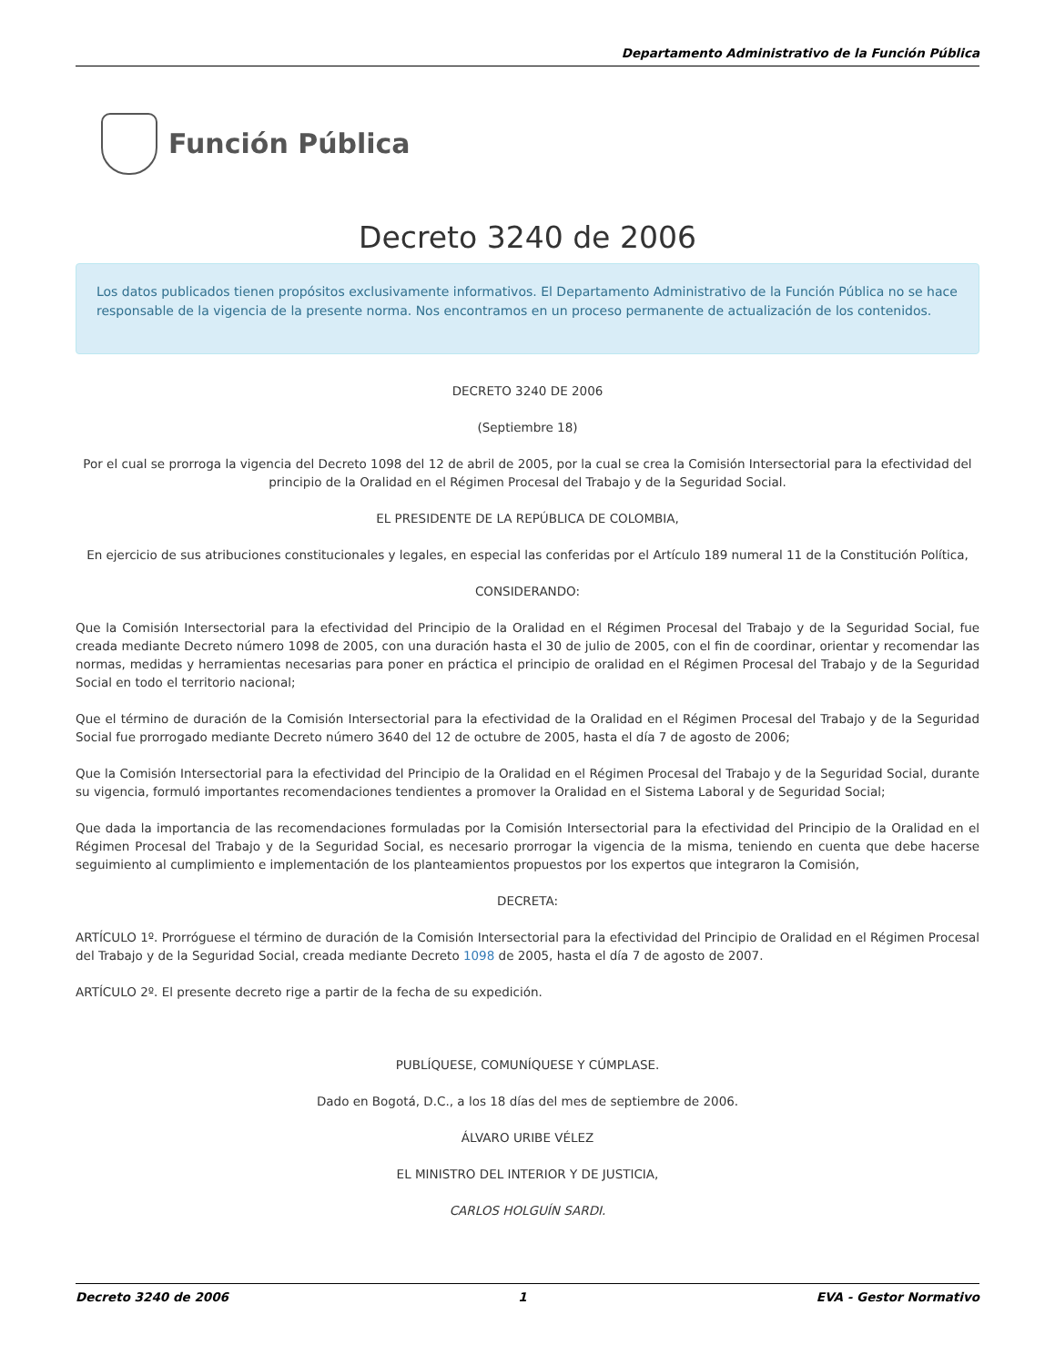Departamento Administrativo de la Función Pública
Función Pública
Decreto 3240 de 2006
Los datos publicados tienen propósitos exclusivamente informativos. El Departamento Administrativo de la Función Pública no se hace responsable de la vigencia de la presente norma. Nos encontramos en un proceso permanente de actualización de los contenidos.
DECRETO 3240 DE 2006
(Septiembre 18)
Por el cual se prorroga la vigencia del Decreto 1098 del 12 de abril de 2005, por la cual se crea la Comisión Intersectorial para la efectividad del principio de la Oralidad en el Régimen Procesal del Trabajo y de la Seguridad Social.
EL PRESIDENTE DE LA REPÚBLICA DE COLOMBIA,
En ejercicio de sus atribuciones constitucionales y legales, en especial las conferidas por el Artículo 189 numeral 11 de la Constitución Política,
CONSIDERANDO:
Que la Comisión Intersectorial para la efectividad del Principio de la Oralidad en el Régimen Procesal del Trabajo y de la Seguridad Social, fue creada mediante Decreto número 1098 de 2005, con una duración hasta el 30 de julio de 2005, con el fin de coordinar, orientar y recomendar las normas, medidas y herramientas necesarias para poner en práctica el principio de oralidad en el Régimen Procesal del Trabajo y de la Seguridad Social en todo el territorio nacional;
Que el término de duración de la Comisión Intersectorial para la efectividad de la Oralidad en el Régimen Procesal del Trabajo y de la Seguridad Social fue prorrogado mediante Decreto número 3640 del 12 de octubre de 2005, hasta el día 7 de agosto de 2006;
Que la Comisión Intersectorial para la efectividad del Principio de la Oralidad en el Régimen Procesal del Trabajo y de la Seguridad Social, durante su vigencia, formuló importantes recomendaciones tendientes a promover la Oralidad en el Sistema Laboral y de Seguridad Social;
Que dada la importancia de las recomendaciones formuladas por la Comisión Intersectorial para la efectividad del Principio de la Oralidad en el Régimen Procesal del Trabajo y de la Seguridad Social, es necesario prorrogar la vigencia de la misma, teniendo en cuenta que debe hacerse seguimiento al cumplimiento e implementación de los planteamientos propuestos por los expertos que integraron la Comisión,
DECRETA:
ARTÍCULO 1º. Prorróguese el término de duración de la Comisión Intersectorial para la efectividad del Principio de Oralidad en el Régimen Procesal del Trabajo y de la Seguridad Social, creada mediante Decreto 1098 de 2005, hasta el día 7 de agosto de 2007.
ARTÍCULO 2º. El presente decreto rige a partir de la fecha de su expedición.
PUBLÍQUESE, COMUNÍQUESE Y CÚMPLASE.
Dado en Bogotá, D.C., a los 18 días del mes de septiembre de 2006.
ÁLVARO URIBE VÉLEZ
EL MINISTRO DEL INTERIOR Y DE JUSTICIA,
CARLOS HOLGUÍN SARDI.
Decreto 3240 de 2006 1 EVA - Gestor Normativo